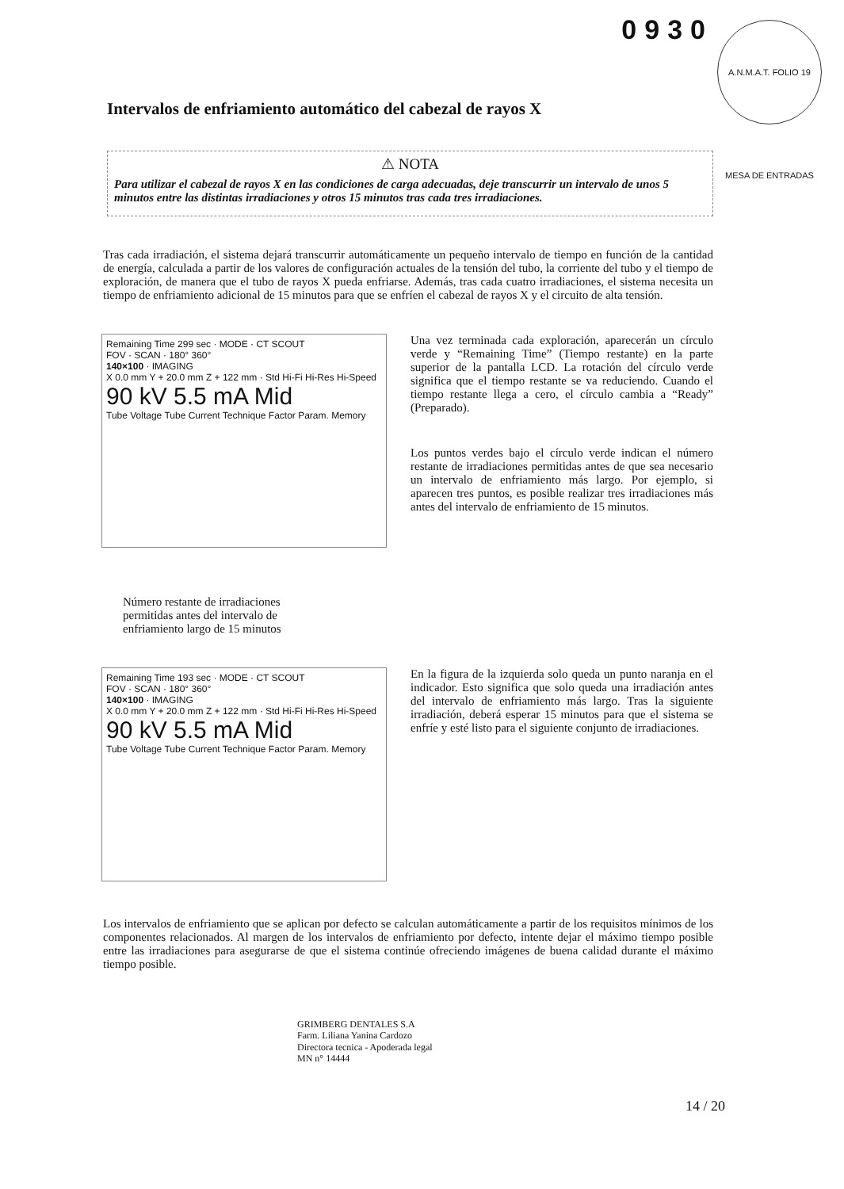0930
A.N.M.A.T. FOLIO 19 MESA DE ENTRADAS
Intervalos de enfriamiento automático del cabezal de rayos X
⚠ NOTA
Para utilizar el cabezal de rayos X en las condiciones de carga adecuadas, deje transcurrir un intervalo de unos 5 minutos entre las distintas irradiaciones y otros 15 minutos tras cada tres irradiaciones.
Tras cada irradiación, el sistema dejará transcurrir automáticamente un pequeño intervalo de tiempo en función de la cantidad de energía, calculada a partir de los valores de configuración actuales de la tensión del tubo, la corriente del tubo y el tiempo de exploración, de manera que el tubo de rayos X pueda enfriarse. Además, tras cada cuatro irradiaciones, el sistema necesita un tiempo de enfriamiento adicional de 15 minutos para que se enfríen el cabezal de rayos X y el circuito de alta tensión.
Remaining Time 299 sec · MODE · CT SCOUT
FOV · SCAN · 180° 360°
140×100 · IMAGING
X 0.0 mm Y + 20.0 mm Z + 122 mm · Std Hi-Fi Hi-Res Hi-Speed
90 kV 5.5 mA Mid
Tube Voltage Tube Current Technique Factor Param. Memory
Una vez terminada cada exploración, aparecerán un círculo verde y “Remaining Time” (Tiempo restante) en la parte superior de la pantalla LCD. La rotación del círculo verde significa que el tiempo restante se va reduciendo. Cuando el tiempo restante llega a cero, el círculo cambia a “Ready” (Preparado).
Los puntos verdes bajo el círculo verde indican el número restante de irradiaciones permitidas antes de que sea necesario un intervalo de enfriamiento más largo. Por ejemplo, si aparecen tres puntos, es posible realizar tres irradiaciones más antes del intervalo de enfriamiento de 15 minutos.
Número restante de irradiaciones permitidas antes del intervalo de enfriamiento largo de 15 minutos
Remaining Time 193 sec · MODE · CT SCOUT
FOV · SCAN · 180° 360°
140×100 · IMAGING
X 0.0 mm Y + 20.0 mm Z + 122 mm · Std Hi-Fi Hi-Res Hi-Speed
90 kV 5.5 mA Mid
Tube Voltage Tube Current Technique Factor Param. Memory
En la figura de la izquierda solo queda un punto naranja en el indicador. Esto significa que solo queda una irradiación antes del intervalo de enfriamiento más largo. Tras la siguiente irradiación, deberá esperar 15 minutos para que el sistema se enfríe y esté listo para el siguiente conjunto de irradiaciones.
Los intervalos de enfriamiento que se aplican por defecto se calculan automáticamente a partir de los requisitos mínimos de los componentes relacionados. Al margen de los intervalos de enfriamiento por defecto, intente dejar el máximo tiempo posible entre las irradiaciones para asegurarse de que el sistema continúe ofreciendo imágenes de buena calidad durante el máximo tiempo posible.
GRIMBERG DENTALES S.A
Farm. Liliana Yanina Cardozo
Directora tecnica - Apoderada legal
MN n° 14444
14 / 20